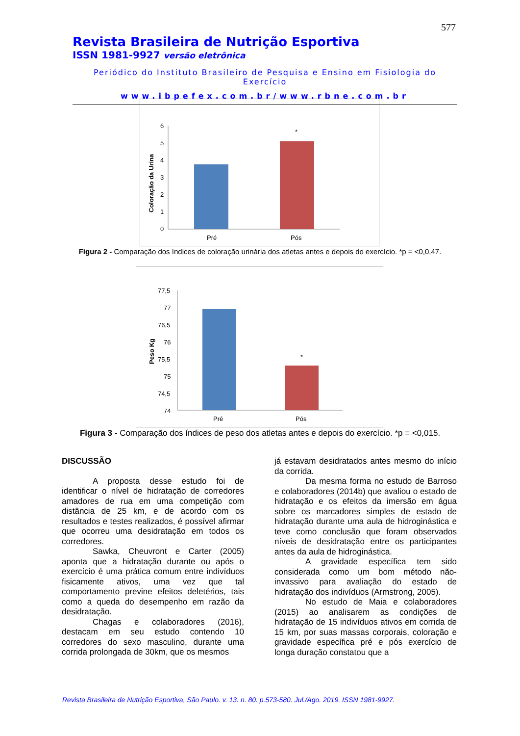577
Revista Brasileira de Nutrição Esportiva
ISSN 1981-9927 versão eletrônica
Periódico do Instituto Brasileiro de Pesquisa e Ensino em Fisiologia do Exercício
www.ibpefex.com.br/www.rbne.com.br
6
5
4
3
2
1
0
*
Pré
Pós
Coloração da Urina
Figura 2 - Comparação dos índices de coloração urinária dos atletas antes e depois do exercício. *p = <0,0,47.
77,5
77
76,5
76
75,5
75
74,5
74
*
Pré
Pós
Peso Kg
Figura 3 - Comparação dos índices de peso dos atletas antes e depois do exercício. *p = <0,015.
DISCUSSÃO
A proposta desse estudo foi de identificar o nível de hidratação de corredores amadores de rua em uma competição com distância de 25 km, e de acordo com os resultados e testes realizados, é possível afirmar que ocorreu uma desidratação em todos os corredores.
Sawka, Cheuvront e Carter (2005) aponta que a hidratação durante ou após o exercício é uma prática comum entre indivíduos fisicamente ativos, uma vez que tal comportamento previne efeitos deletérios, tais como a queda do desempenho em razão da desidratação.
Chagas e colaboradores (2016), destacam em seu estudo contendo 10 corredores do sexo masculino, durante uma corrida prolongada de 30km, que os mesmos
já estavam desidratados antes mesmo do início da corrida.
Da mesma forma no estudo de Barroso e colaboradores (2014b) que avaliou o estado de hidratação e os efeitos da imersão em água sobre os marcadores simples de estado de hidratação durante uma aula de hidroginástica e teve como conclusão que foram observados níveis de desidratação entre os participantes antes da aula de hidroginástica.
A gravidade específica tem sido considerada como um bom método não-invassivo para avaliação do estado de hidratação dos indivíduos (Armstrong, 2005).
No estudo de Maia e colaboradores (2015) ao analisarem as condições de hidratação de 15 indivíduos ativos em corrida de 15 km, por suas massas corporais, coloração e gravidade específica pré e pós exercício de longa duração constatou que a
Revista Brasileira de Nutrição Esportiva, São Paulo. v. 13. n. 80. p.573-580. Jul./Ago. 2019. ISSN 1981-9927.